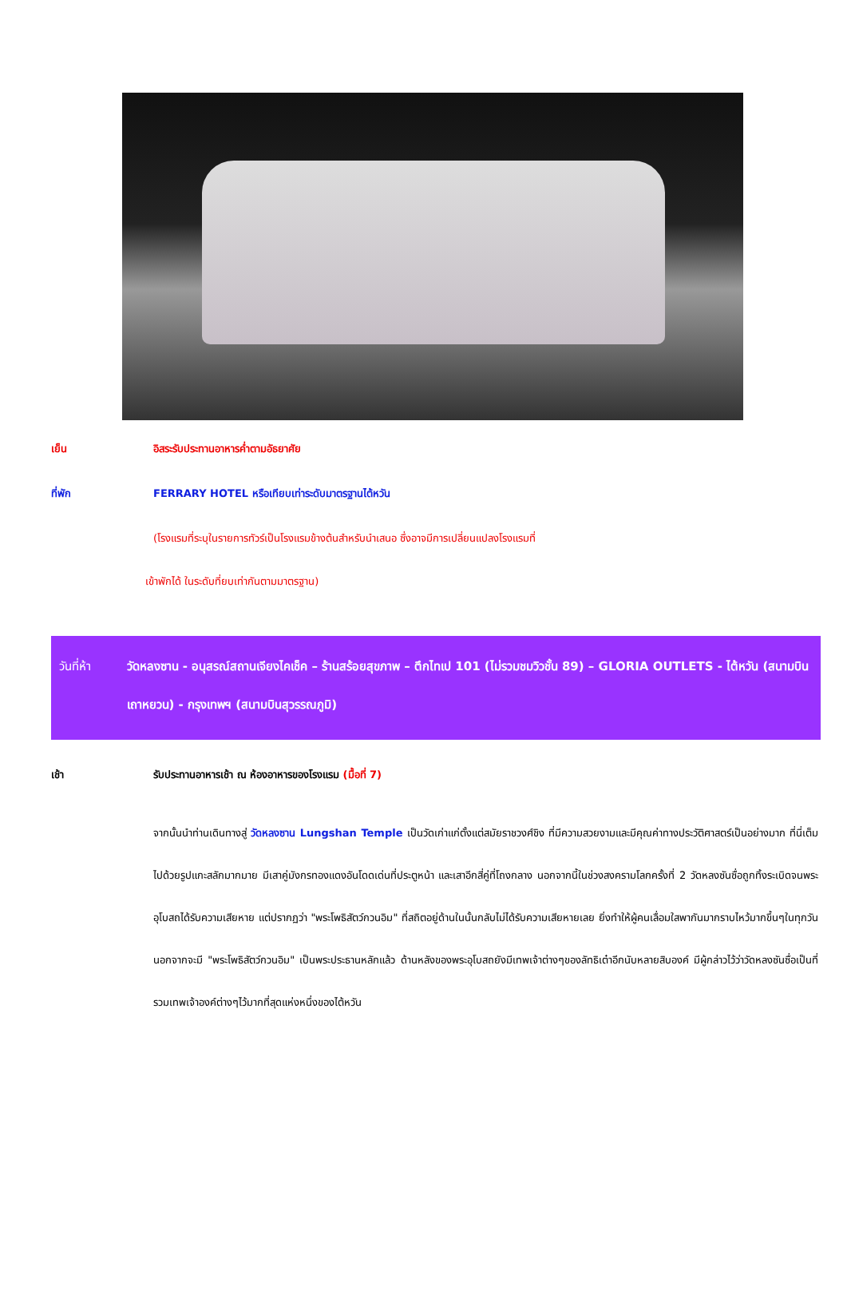เย็น อิสระรับประทานอาหารค่ำตามอัธยาศัย
ที่พัก FERRARY HOTEL หรือเทียบเท่าระดับมาตรฐานไต้หวัน
(โรงแรมที่ระบุในรายการทัวร์เป็นโรงแรมข้างต้นสำหรับนำเสนอ ซึ่งอาจมีการเปลี่ยนแปลงโรงแรมที่
เข้าพักได้ ในระดับที่ยบเท่ากันตามมาตรฐาน)
วันที่ห้า วัดหลงซาน - อนุสรณ์สถานเจียงไคเช็ค – ร้านสร้อยสุขภาพ – ตึกไทเป 101 (ไม่รวมชมวิวชั้น 89) – GLORIA OUTLETS - ไต้หวัน (สนามบินเถาหยวน) - กรุงเทพฯ (สนามบินสุวรรณภูมิ)
เช้า รับประทานอาหารเช้า ณ ห้องอาหารของโรงแรม (มื้อที่ 7)
จากนั้นนำท่านเดินทางสู่ วัดหลงซาน Lungshan Temple เป็นวัดเก่าแก่ตั้งแต่สมัยราชวงศ์ชิง ที่มีความสวยงามและมีคุณค่าทางประวัติศาสตร์เป็นอย่างมาก ที่นี่เต็มไปด้วยรูปแกะสลักมากมาย มีเสาคู่มังกรทองแดงอันโดดเด่นที่ประตูหน้า และเสาอีกสี่คู่ที่โถงกลาง นอกจากนี้ในช่วงสงครามโลกครั้งที่ 2 วัดหลงซันซื่อถูกทิ้งระเบิดจนพระอุโบสถได้รับความเสียหาย แต่ปรากฏว่า "พระโพธิสัตว์กวนอิม" ที่สถิตอยู่ด้านในนั้นกลับไม่ได้รับความเสียหายเลย ยิ่งทำให้ผู้คนเลื่อมใสพากันมากราบไหว้มากขึ้นๆในทุกวัน นอกจากจะมี "พระโพธิสัตว์กวนอิม" เป็นพระประธานหลักแล้ว ด้านหลังของพระอุโบสถยังมีเทพเจ้าต่างๆของลัทธิเต๋าอีกนับหลายสิบองค์ มีผู้กล่าวไว้ว่าวัดหลงซันซื่อเป็นที่รวมเทพเจ้าองค์ต่างๆไว้มากที่สุดแห่งหนึ่งของไต้หวัน